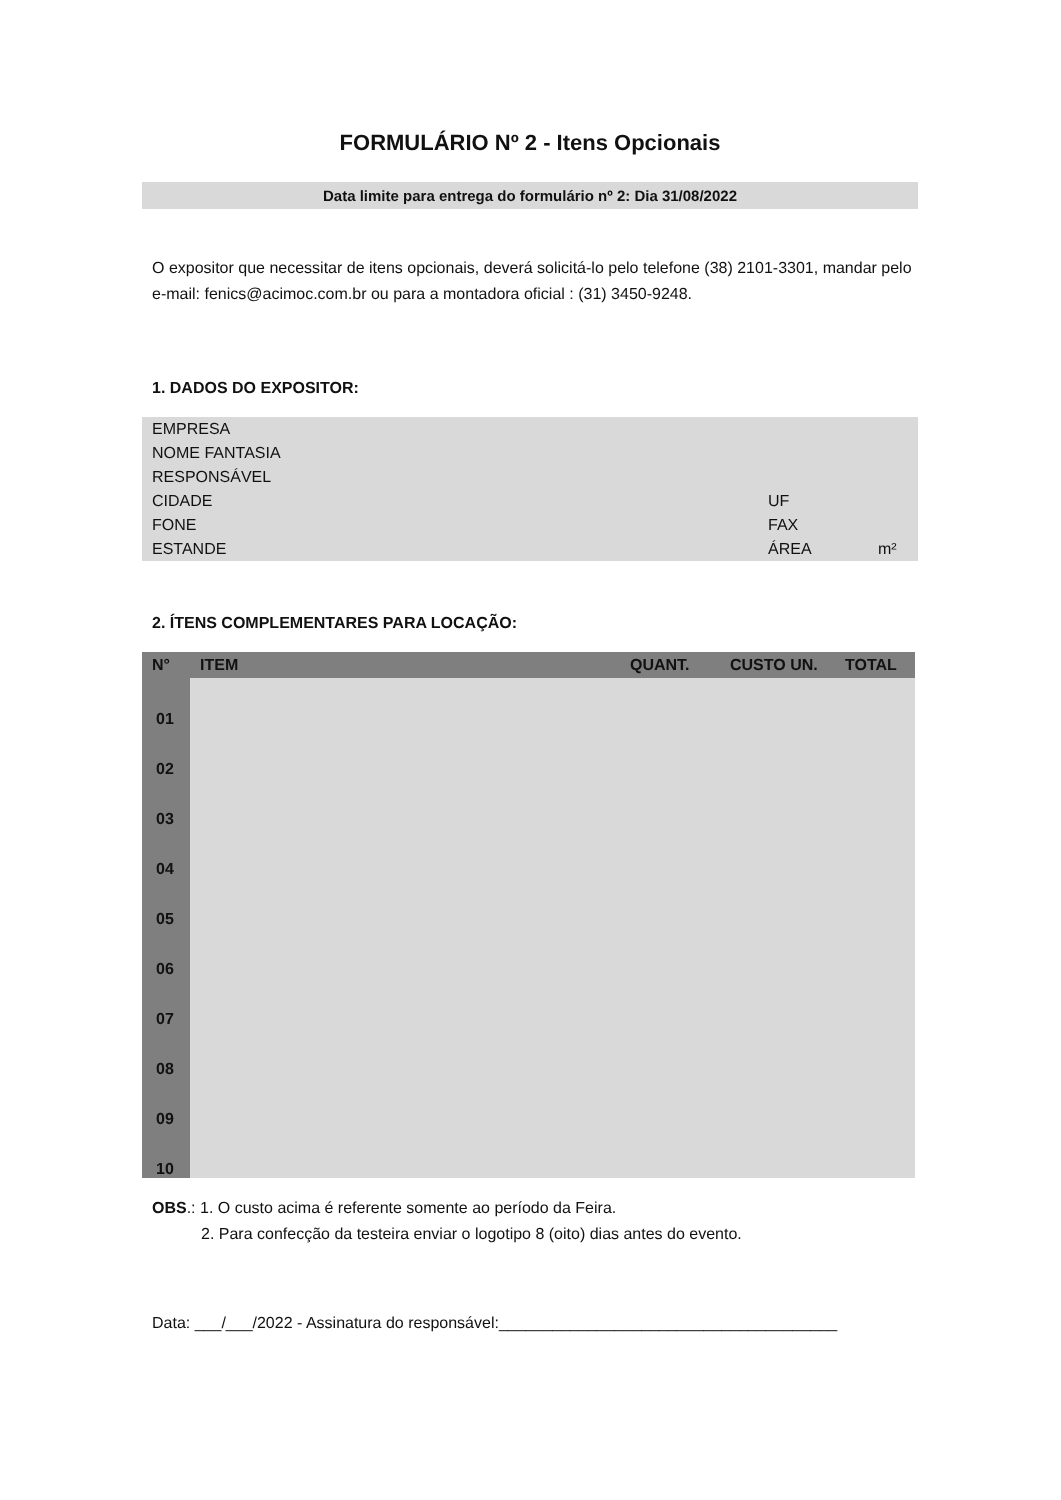FORMULÁRIO Nº 2 - Itens Opcionais
Data limite para entrega do formulário nº 2: Dia 31/08/2022
O expositor que necessitar de itens opcionais, deverá solicitá-lo pelo telefone (38) 2101-3301, mandar pelo e-mail: fenics@acimoc.com.br ou para a montadora oficial : (31) 3450-9248.
1. DADOS DO EXPOSITOR:
| EMPRESA | | |
| NOME FANTASIA | | |
| RESPONSÁVEL | | |
| CIDADE | UF | |
| FONE | FAX | |
| ESTANDE | ÁREA | m² |
2. ÍTENS COMPLEMENTARES PARA LOCAÇÃO:
| N° | ITEM | QUANT. | CUSTO UN. | TOTAL |
| --- | --- | --- | --- | --- |
| 01 | | | | |
| 02 | | | | |
| 03 | | | | |
| 04 | | | | |
| 05 | | | | |
| 06 | | | | |
| 07 | | | | |
| 08 | | | | |
| 09 | | | | |
| 10 | | | | |
OBS.: 1. O custo acima é referente somente ao período da Feira.
2. Para confecção da testeira enviar o logotipo 8 (oito) dias antes do evento.
Data: ___/___/2022 - Assinatura do responsável:______________________________________